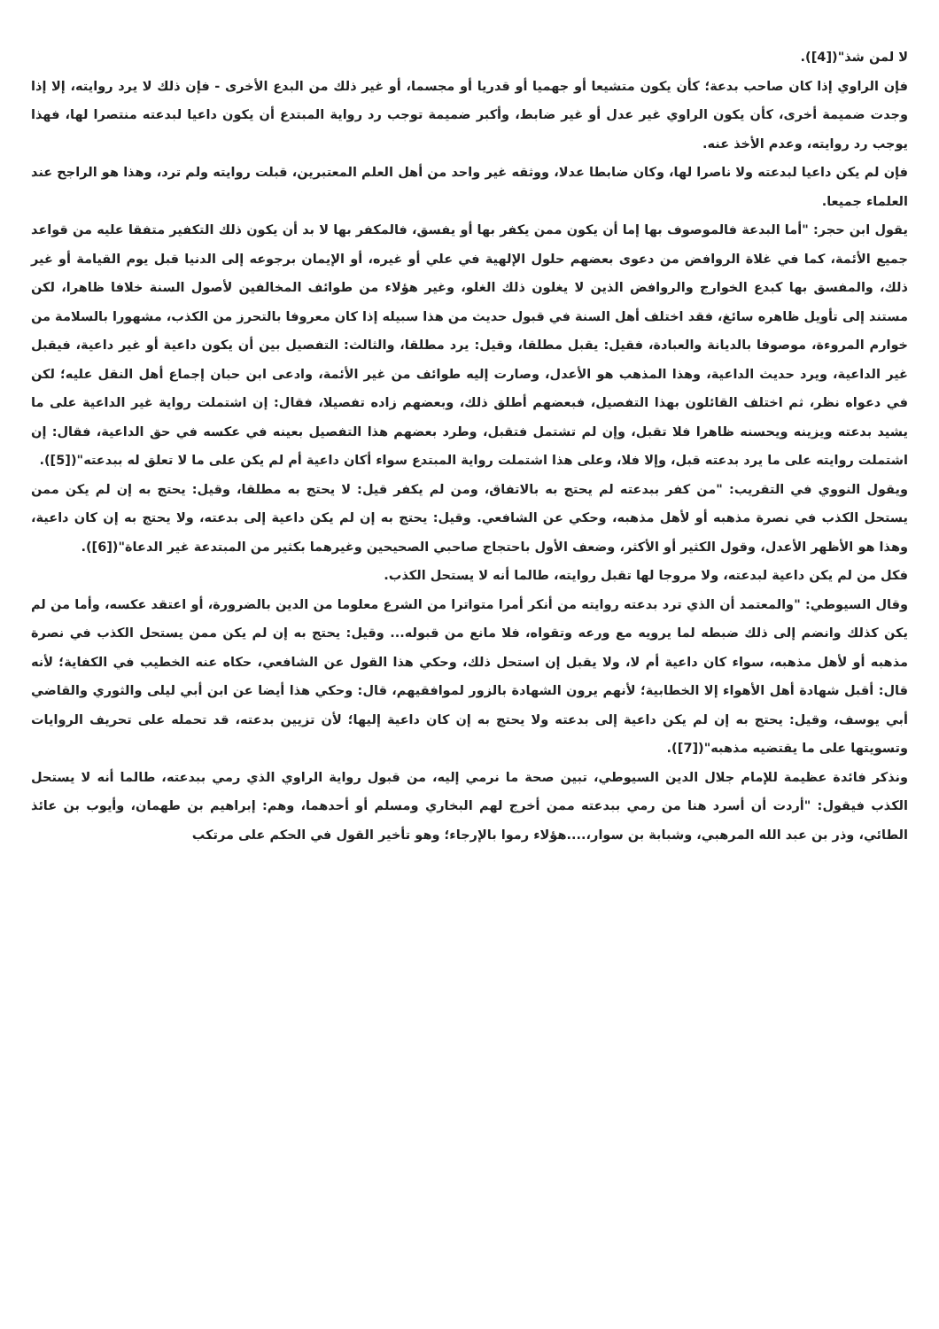لا لمن شذ"([4]).
فإن الراوي إذا كان صاحب بدعة؛ كأن يكون متشيعا أو جهميا أو قدريا أو مجسما، أو غير ذلك من البدع الأخرى - فإن ذلك لا يرد روايته، إلا إذا وجدت ضميمة أخرى، كأن يكون الراوي غير عدل أو غير ضابط، وأكبر ضميمة توجب رد رواية المبتدع أن يكون داعيا لبدعته منتصرا لها، فهذا يوجب رد روايته، وعدم الأخذ عنه.
فإن لم يكن داعيا لبدعته ولا ناصرا لها، وكان ضابطا عدلا، ووثقه غير واحد من أهل العلم المعتبرين، قبلت روايته ولم ترد، وهذا هو الراجح عند العلماء جميعا.
يقول ابن حجر: "أما البدعة فالموصوف بها إما أن يكون ممن يكفر بها أو يفسق، فالمكفر بها لا بد أن يكون ذلك التكفير متفقا عليه من قواعد جميع الأئمة، كما في غلاة الروافض من دعوى بعضهم حلول الإلهية في علي أو غيره، أو الإيمان برجوعه إلى الدنيا قبل يوم القيامة أو غير ذلك، والمفسق بها كبدع الخوارج والروافض الذين لا يغلون ذلك الغلو، وغير هؤلاء من طوائف المخالفين لأصول السنة خلافا ظاهرا، لكن مستند إلى تأويل ظاهره سائغ، فقد اختلف أهل السنة في قبول حديث من هذا سبيله إذا كان معروفا بالتحرز من الكذب، مشهورا بالسلامة من خوارم المروءة، موصوفا بالديانة والعبادة، فقيل: يقبل مطلقا، وقيل: يرد مطلقا، والثالث: التفصيل بين أن يكون داعية أو غير داعية، فيقبل غير الداعية، ويرد حديث الداعية، وهذا المذهب هو الأعدل، وصارت إليه طوائف من غير الأئمة، وادعى ابن حبان إجماع أهل النقل عليه؛ لكن في دعواه نظر، ثم اختلف القائلون بهذا التفصيل، فبعضهم أطلق ذلك، وبعضهم زاده تفصيلا، فقال: إن اشتملت رواية غير الداعية على ما يشيد بدعته ويزينه ويحسنه ظاهرا فلا تقبل، وإن لم تشتمل فتقبل، وطرد بعضهم هذا التفصيل بعينه في عكسه في حق الداعية، فقال: إن اشتملت روايته على ما يرد بدعته قبل، وإلا فلا، وعلى هذا اشتملت رواية المبتدع سواء أكان داعية أم لم يكن على ما لا تعلق له ببدعته"([5]).
ويقول النووي في التقريب: "من كفر ببدعته لم يحتج به بالاتفاق، ومن لم يكفر قيل: لا يحتج به مطلقا، وقيل: يحتج به إن لم يكن ممن يستحل الكذب في نصرة مذهبه أو لأهل مذهبه، وحكي عن الشافعي. وقيل: يحتج به إن لم يكن داعية إلى بدعته، ولا يحتج به إن كان داعية، وهذا هو الأظهر الأعدل، وقول الكثير أو الأكثر، وضعف الأول باحتجاج صاحبي الصحيحين وغيرهما بكثير من المبتدعة غير الدعاة"([6]).
فكل من لم يكن داعية لبدعته، ولا مروجا لها تقبل روايته، طالما أنه لا يستحل الكذب.
وقال السيوطي: "والمعتمد أن الذي ترد بدعته روايته من أنكر أمرا متواترا من الشرع معلوما من الدين بالضرورة، أو اعتقد عكسه، وأما من لم يكن كذلك وانضم إلى ذلك ضبطه لما يرويه مع ورعه وتقواه، فلا مانع من قبوله... وقيل: يحتج به إن لم يكن ممن يستحل الكذب في نصرة مذهبه أو لأهل مذهبه، سواء كان داعية أم لا، ولا يقبل إن استحل ذلك، وحكي هذا القول عن الشافعي، حكاه عنه الخطيب في الكفاية؛ لأنه قال: أقبل شهادة أهل الأهواء إلا الخطابية؛ لأنهم يرون الشهادة بالزور لموافقيهم، قال: وحكي هذا أيضا عن ابن أبي ليلى والثوري والقاضي أبي يوسف، وقيل: يحتج به إن لم يكن داعية إلى بدعته ولا يحتج به إن كان داعية إليها؛ لأن تزيين بدعته، قد تحمله على تحريف الروايات وتسويتها على ما يقتضيه مذهبه"([7]).
ونذكر فائدة عظيمة للإمام جلال الدين السيوطي، تبين صحة ما نرمي إليه، من قبول رواية الراوي الذي رمي ببدعته، طالما أنه لا يستحل الكذب فيقول: "أردت أن أسرد هنا من رمي ببدعته ممن أخرج لهم البخاري ومسلم أو أحدهما، وهم: إبراهيم بن طهمان، وأيوب بن عائذ الطائي، وذر بن عبد الله المرهبي، وشبابة بن سوار،....هؤلاء رموا بالإرجاء؛ وهو تأخير القول في الحكم على مرتكب